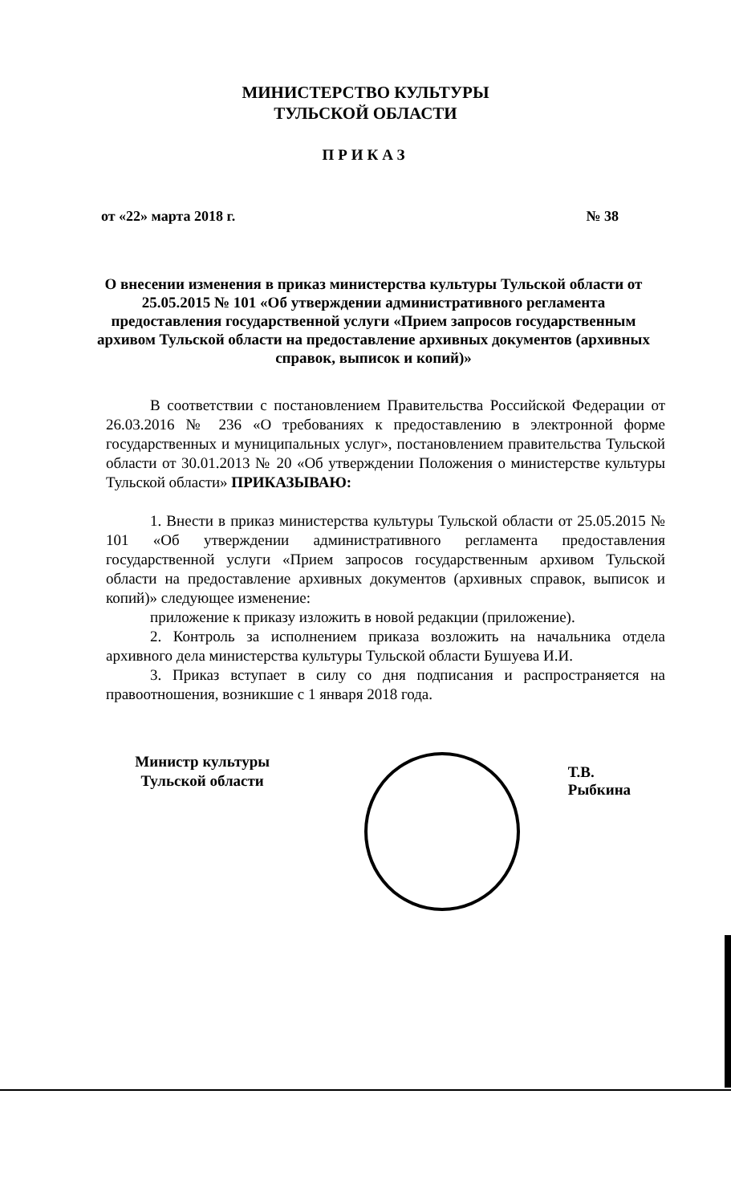МИНИСТЕРСТВО КУЛЬТУРЫ
ТУЛЬСКОЙ ОБЛАСТИ
ПРИКАЗ
от «22» марта 2018 г. № 38
О внесении изменения в приказ министерства культуры Тульской области от 25.05.2015 № 101 «Об утверждении административного регламента предоставления государственной услуги «Прием запросов государственным архивом Тульской области на предоставление архивных документов (архивных справок, выписок и копий)»
В соответствии с постановлением Правительства Российской Федерации от 26.03.2016 № 236 «О требованиях к предоставлению в электронной форме государственных и муниципальных услуг», постановлением правительства Тульской области от 30.01.2013 № 20 «Об утверждении Положения о министерстве культуры Тульской области» ПРИКАЗЫВАЮ:
1. Внести в приказ министерства культуры Тульской области от 25.05.2015 № 101 «Об утверждении административного регламента предоставления государственной услуги «Прием запросов государственным архивом Тульской области на предоставление архивных документов (архивных справок, выписок и копий)» следующее изменение:
приложение к приказу изложить в новой редакции (приложение).
2. Контроль за исполнением приказа возложить на начальника отдела архивного дела министерства культуры Тульской области Бушуева И.И.
3. Приказ вступает в силу со дня подписания и распространяется на правоотношения, возникшие с 1 января 2018 года.
Министр культуры
Тульской области
Т.В. Рыбкина